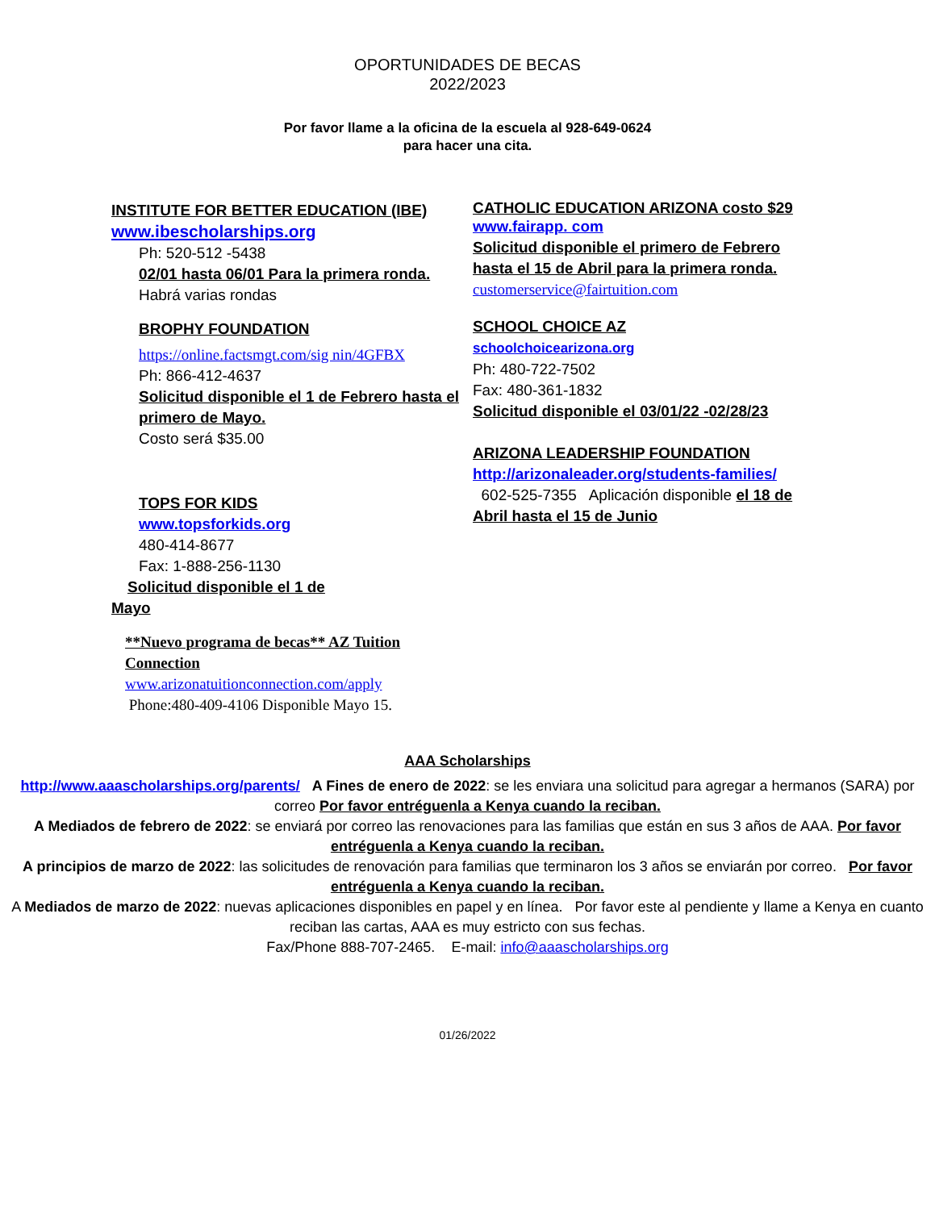OPORTUNIDADES DE BECAS
2022/2023
Por favor llame a la oficina de la escuela al 928-649-0624
para hacer una cita.
INSTITUTE FOR BETTER EDUCATION (IBE)
www.ibescholarships.org
Ph: 520-512 -5438
02/01 hasta 06/01 Para la primera ronda.
Habrá varias rondas
BROPHY FOUNDATION
https://online.factsmgt.com/sig nin/4GFBX
Ph: 866-412-4637
Solicitud disponible el 1 de Febrero hasta el primero de Mayo.
Costo será $35.00
TOPS FOR KIDS
www.topsforkids.org
480-414-8677
Fax: 1-888-256-1130
Solicitud disponible el 1 de
Mayo
**Nuevo programa de becas** AZ Tuition Connection
www.arizonatuitionconnection.com/apply
Phone:480-409-4106 Disponible Mayo 15.
CATHOLIC EDUCATION ARIZONA costo $29
www.fairapp. com
Solicitud disponible el primero de Febrero hasta el 15 de Abril para la primera ronda.
customerservice@fairtuition.com
SCHOOL CHOICE AZ
schoolchoicearizona.org
Ph: 480-722-7502
Fax: 480-361-1832
Solicitud disponible el 03/01/22 -02/28/23
ARIZONA LEADERSHIP FOUNDATION
http://arizonaleader.org/students-families/
602-525-7355 Aplicación disponible el 18 de Abril hasta el 15 de Junio
AAA Scholarships
http://www.aaascholarships.org/parents/ A Fines de enero de 2022: se les enviara una solicitud para agregar a hermanos (SARA) por correo Por favor entréguenla a Kenya cuando la reciban.
A Mediados de febrero de 2022: se enviará por correo las renovaciones para las familias que están en sus 3 años de AAA. Por favor entréguenla a Kenya cuando la reciban.
A principios de marzo de 2022: las solicitudes de renovación para familias que terminaron los 3 años se enviarán por correo. Por favor entréguenla a Kenya cuando la reciban.
A Mediados de marzo de 2022: nuevas aplicaciones disponibles en papel y en línea. Por favor este al pendiente y llame a Kenya en cuanto reciban las cartas, AAA es muy estricto con sus fechas.
Fax/Phone 888-707-2465. E-mail: info@aaascholarships.org
01/26/2022